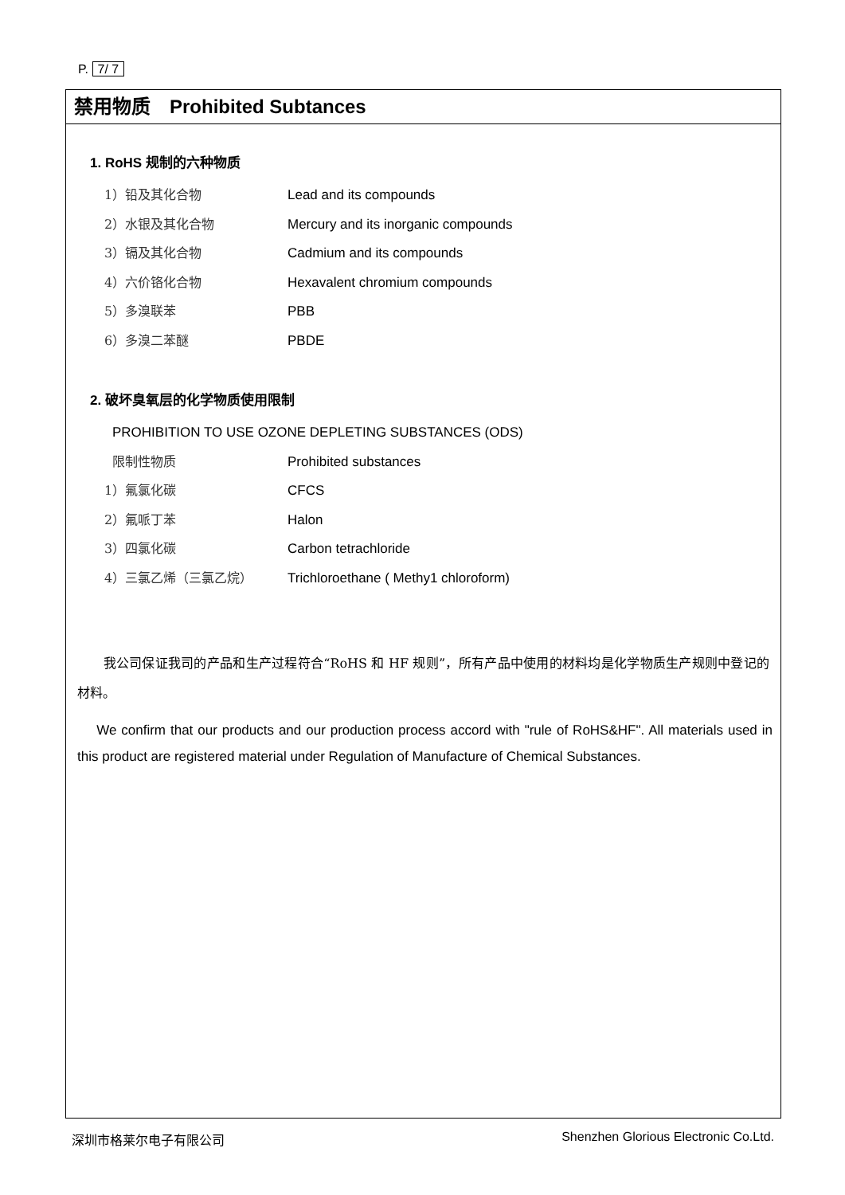P. 7/ 7
禁用物质　Prohibited Subtances
1. RoHS 规制的六种物质
1）铅及其化合物 Lead and its compounds
2）水银及其化合物 Mercury and its inorganic compounds
3）镉及其化合物 Cadmium and its compounds
4）六价铬化合物 Hexavalent chromium compounds
5）多溴联苯 PBB
6）多溴二苯醚 PBDE
2. 破坏臭氧层的化学物质使用限制
PROHIBITION TO USE OZONE DEPLETING SUBSTANCES (ODS)
限制性物质 Prohibited substances
1）氟氯化碳 CFCS
2）氟哌丁苯 Halon
3）四氯化碳 Carbon tetrachloride
4）三氯乙烯（三氯乙烷） Trichloroethane ( Methy1 chloroform)
　　我公司保证我司的产品和生产过程符合“RoHS 和 HF 规则”，所有产品中使用的材料均是化学物质生产规则中登记的材料。
　 We confirm that our products and our production process accord with "rule of RoHS&HF". All materials used in this product are registered material under Regulation of Manufacture of Chemical Substances.
深圳市格莱尔电子有限公司 Shenzhen Glorious Electronic Co.Ltd.